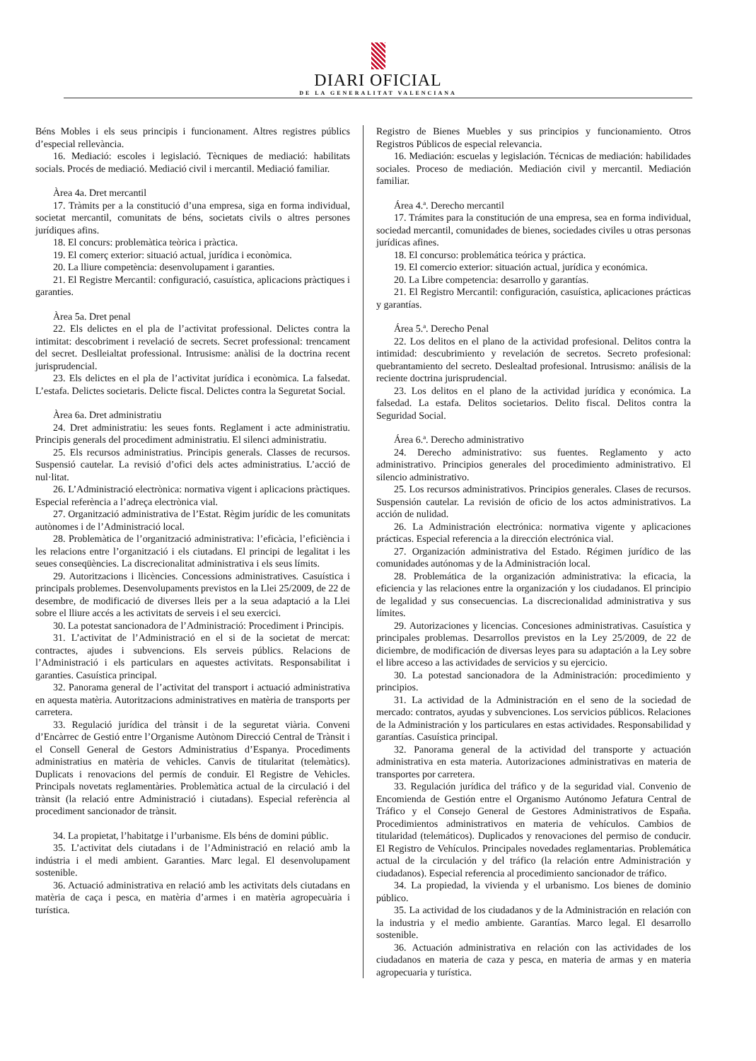DIARI OFICIAL
DE LA GENERALITAT VALENCIANA
Béns Mobles i els seus principis i funcionament. Altres registres públics d’especial rellevància.
16. Mediació: escoles i legislació. Tècniques de mediació: habilitats socials. Procés de mediació. Mediació civil i mercantil. Mediació familiar.
Àrea 4a. Dret mercantil
17. Tràmits per a la constitució d’una empresa, siga en forma individual, societat mercantil, comunitats de béns, societats civils o altres persones jurídiques afins.
18. El concurs: problemàtica teòrica i pràctica.
19. El comerç exterior: situació actual, jurídica i econòmica.
20. La lliure competència: desenvolupament i garanties.
21. El Registre Mercantil: configuració, casuística, aplicacions pràctiques i garanties.
Àrea 5a. Dret penal
22. Els delictes en el pla de l’activitat professional. Delictes contra la intimitat: descobriment i revelació de secrets. Secret professional: trencament del secret. Deslleialtat professional. Intrusisme: anàlisi de la doctrina recent jurisprudencial.
23. Els delictes en el pla de l’activitat jurídica i econòmica. La falsedat. L’estafa. Delictes societaris. Delicte fiscal. Delictes contra la Seguretat Social.
Àrea 6a. Dret administratiu
24. Dret administratiu: les seues fonts. Reglament i acte administratiu. Principis generals del procediment administratiu. El silenci administratiu.
25. Els recursos administratius. Principis generals. Classes de recursos. Suspensió cautelar. La revisió d’ofici dels actes administratius. L’acció de nul·litat.
26. L’Administració electrònica: normativa vigent i aplicacions pràctiques. Especial referència a l’adreça electrònica vial.
27. Organització administrativa de l’Estat. Règim jurídic de les comunitats autònomes i de l’Administració local.
28. Problemàtica de l’organització administrativa: l’eficàcia, l’eficiència i les relacions entre l’organització i els ciutadans. El principi de legalitat i les seues conseqüències. La discrecionalitat administrativa i els seus límits.
29. Autoritzacions i llicències. Concessions administratives. Casuística i principals problemes. Desenvolupaments previstos en la Llei 25/2009, de 22 de desembre, de modificació de diverses lleis per a la seua adaptació a la Llei sobre el lliure accés a les activitats de serveis i el seu exercici.
30. La potestat sancionadora de l’Administració: Procediment i Principis.
31. L’activitat de l’Administració en el si de la societat de mercat: contractes, ajudes i subvencions. Els serveis públics. Relacions de l’Administració i els particulars en aquestes activitats. Responsabilitat i garanties. Casuística principal.
32. Panorama general de l’activitat del transport i actuació administrativa en aquesta matèria. Autoritzacions administratives en matèria de transports per carretera.
33. Regulació jurídica del trànsit i de la seguretat viària. Conveni d’Encàrrec de Gestió entre l’Organisme Autònom Direcció Central de Trànsit i el Consell General de Gestors Administratius d’Espanya. Procediments administratius en matèria de vehicles. Canvis de titularitat (telemàtics). Duplicats i renovacions del permís de conduir. El Registre de Vehicles. Principals novetats reglamentàries. Problemàtica actual de la circulació i del trànsit (la relació entre Administració i ciutadans). Especial referència al procediment sancionador de trànsit.
34. La propietat, l’habitatge i l’urbanisme. Els béns de domini públic.
35. L’activitat dels ciutadans i de l’Administració en relació amb la indústria i el medi ambient. Garanties. Marc legal. El desenvolupament sostenible.
36. Actuació administrativa en relació amb les activitats dels ciutadans en matèria de caça i pesca, en matèria d’armes i en matèria agropecuària i turística.
Registro de Bienes Muebles y sus principios y funcionamiento. Otros Registros Públicos de especial relevancia.
16. Mediación: escuelas y legislación. Técnicas de mediación: habilidades sociales. Proceso de mediación. Mediación civil y mercantil. Mediación familiar.
Área 4.ª. Derecho mercantil
17. Trámites para la constitución de una empresa, sea en forma individual, sociedad mercantil, comunidades de bienes, sociedades civiles u otras personas jurídicas afines.
18. El concurso: problemática teórica y práctica.
19. El comercio exterior: situación actual, jurídica y económica.
20. La Libre competencia: desarrollo y garantías.
21. El Registro Mercantil: configuración, casuística, aplicaciones prácticas y garantías.
Área 5.ª. Derecho Penal
22. Los delitos en el plano de la actividad profesional. Delitos contra la intimidad: descubrimiento y revelación de secretos. Secreto profesional: quebrantamiento del secreto. Deslealtad profesional. Intrusismo: análisis de la reciente doctrina jurisprudencial.
23. Los delitos en el plano de la actividad jurídica y económica. La falsedad. La estafa. Delitos societarios. Delito fiscal. Delitos contra la Seguridad Social.
Área 6.ª. Derecho administrativo
24. Derecho administrativo: sus fuentes. Reglamento y acto administrativo. Principios generales del procedimiento administrativo. El silencio administrativo.
25. Los recursos administrativos. Principios generales. Clases de recursos. Suspensión cautelar. La revisión de oficio de los actos administrativos. La acción de nulidad.
26. La Administración electrónica: normativa vigente y aplicaciones prácticas. Especial referencia a la dirección electrónica vial.
27. Organización administrativa del Estado. Régimen jurídico de las comunidades autónomas y de la Administración local.
28. Problemática de la organización administrativa: la eficacia, la eficiencia y las relaciones entre la organización y los ciudadanos. El principio de legalidad y sus consecuencias. La discrecionalidad administrativa y sus límites.
29. Autorizaciones y licencias. Concesiones administrativas. Casuística y principales problemas. Desarrollos previstos en la Ley 25/2009, de 22 de diciembre, de modificación de diversas leyes para su adaptación a la Ley sobre el libre acceso a las actividades de servicios y su ejercicio.
30. La potestad sancionadora de la Administración: procedimiento y principios.
31. La actividad de la Administración en el seno de la sociedad de mercado: contratos, ayudas y subvenciones. Los servicios públicos. Relaciones de la Administración y los particulares en estas actividades. Responsabilidad y garantías. Casuística principal.
32. Panorama general de la actividad del transporte y actuación administrativa en esta materia. Autorizaciones administrativas en materia de transportes por carretera.
33. Regulación jurídica del tráfico y de la seguridad vial. Convenio de Encomienda de Gestión entre el Organismo Autónomo Jefatura Central de Tráfico y el Consejo General de Gestores Administrativos de España. Procedimientos administrativos en materia de vehículos. Cambios de titularidad (telemáticos). Duplicados y renovaciones del permiso de conducir. El Registro de Vehículos. Principales novedades reglamentarias. Problemática actual de la circulación y del tráfico (la relación entre Administración y ciudadanos). Especial referencia al procedimiento sancionador de tráfico.
34. La propiedad, la vivienda y el urbanismo. Los bienes de dominio público.
35. La actividad de los ciudadanos y de la Administración en relación con la industria y el medio ambiente. Garantías. Marco legal. El desarrollo sostenible.
36. Actuación administrativa en relación con las actividades de los ciudadanos en materia de caza y pesca, en materia de armas y en materia agropecuaria y turística.